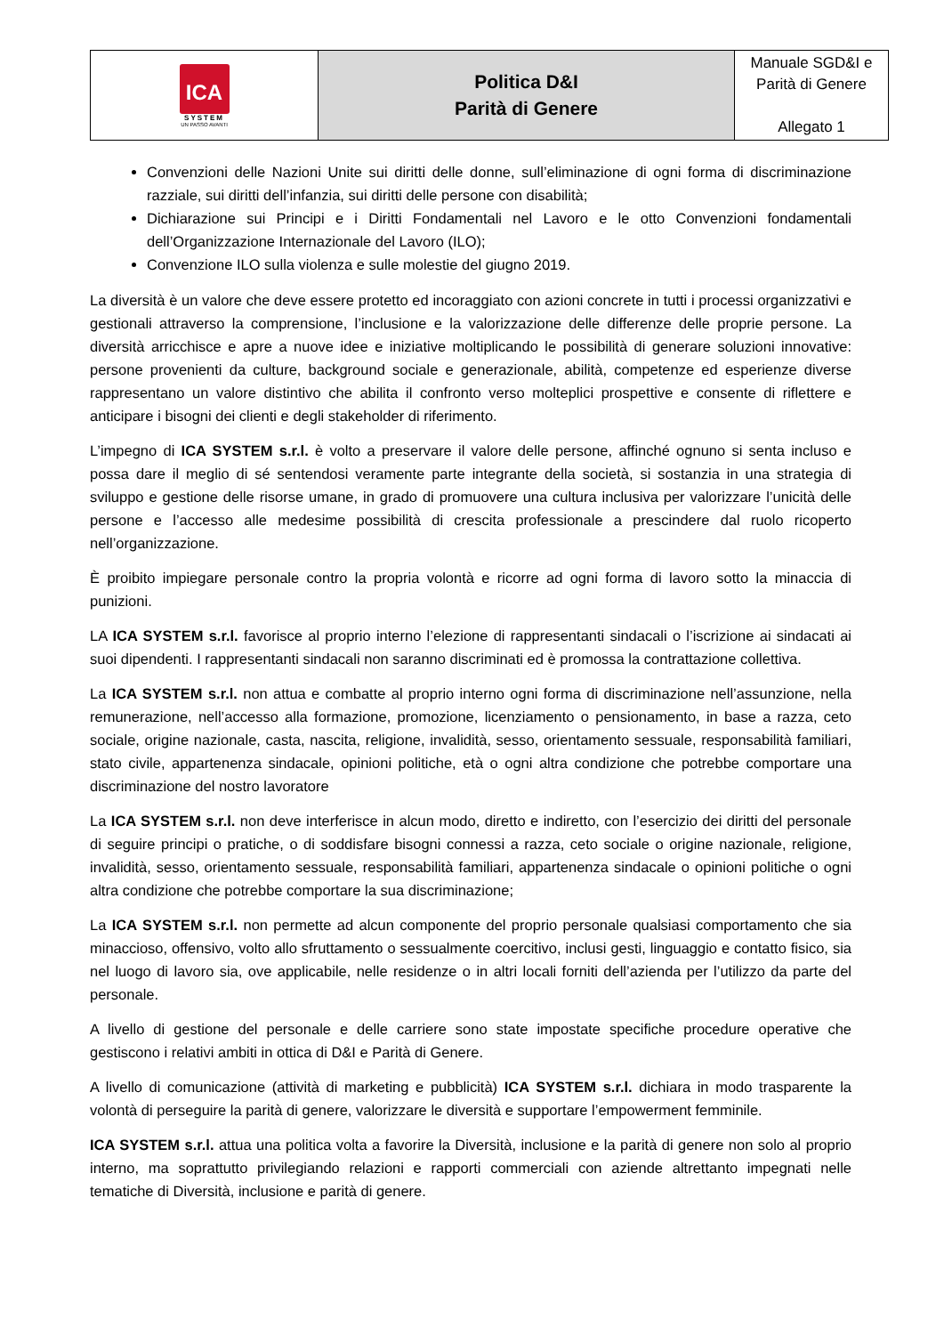| ICA SYSTEM UN PASSO AVANTI | Politica D&I Parità di Genere | Manuale SGD&I e Parità di Genere Allegato 1 |
Convenzioni delle Nazioni Unite sui diritti delle donne, sull’eliminazione di ogni forma di discriminazione razziale, sui diritti dell’infanzia, sui diritti delle persone con disabilità;
Dichiarazione sui Principi e i Diritti Fondamentali nel Lavoro e le otto Convenzioni fondamentali dell’Organizzazione Internazionale del Lavoro (ILO);
Convenzione ILO sulla violenza e sulle molestie del giugno 2019.
La diversità è un valore che deve essere protetto ed incoraggiato con azioni concrete in tutti i processi organizzativi e gestionali attraverso la comprensione, l’inclusione e la valorizzazione delle differenze delle proprie persone. La diversità arricchisce e apre a nuove idee e iniziative moltiplicando le possibilità di generare soluzioni innovative: persone provenienti da culture, background sociale e generazionale, abilità, competenze ed esperienze diverse rappresentano un valore distintivo che abilita il confronto verso molteplici prospettive e consente di riflettere e anticipare i bisogni dei clienti e degli stakeholder di riferimento.
L’impegno di ICA SYSTEM s.r.l. è volto a preservare il valore delle persone, affinché ognuno si senta incluso e possa dare il meglio di sé sentendosi veramente parte integrante della società, si sostanzia in una strategia di sviluppo e gestione delle risorse umane, in grado di promuovere una cultura inclusiva per valorizzare l’unicità delle persone e l’accesso alle medesime possibilità di crescita professionale a prescindere dal ruolo ricoperto nell’organizzazione.
È proibito impiegare personale contro la propria volontà e ricorre ad ogni forma di lavoro sotto la minaccia di punizioni.
LA ICA SYSTEM s.r.l. favorisce al proprio interno l’elezione di rappresentanti sindacali o l’iscrizione ai sindacati ai suoi dipendenti. I rappresentanti sindacali non saranno discriminati ed è promossa la contrattazione collettiva.
La ICA SYSTEM s.r.l. non attua e combatte al proprio interno ogni forma di discriminazione nell’assunzione, nella remunerazione, nell’accesso alla formazione, promozione, licenziamento o pensionamento, in base a razza, ceto sociale, origine nazionale, casta, nascita, religione, invalidità, sesso, orientamento sessuale, responsabilità familiari, stato civile, appartenenza sindacale, opinioni politiche, età o ogni altra condizione che potrebbe comportare una discriminazione del nostro lavoratore
La ICA SYSTEM s.r.l. non deve interferisce in alcun modo, diretto e indiretto, con l’esercizio dei diritti del personale di seguire principi o pratiche, o di soddisfare bisogni connessi a razza, ceto sociale o origine nazionale, religione, invalidità, sesso, orientamento sessuale, responsabilità familiari, appartenenza sindacale o opinioni politiche o ogni altra condizione che potrebbe comportare la sua discriminazione;
La ICA SYSTEM s.r.l. non permette ad alcun componente del proprio personale qualsiasi comportamento che sia minaccioso, offensivo, volto allo sfruttamento o sessualmente coercitivo, inclusi gesti, linguaggio e contatto fisico, sia nel luogo di lavoro sia, ove applicabile, nelle residenze o in altri locali forniti dell’azienda per l’utilizzo da parte del personale.
A livello di gestione del personale e delle carriere sono state impostate specifiche procedure operative che gestiscono i relativi ambiti in ottica di D&I e Parità di Genere.
A livello di comunicazione (attività di marketing e pubblicità) ICA SYSTEM s.r.l. dichiara in modo trasparente la volontà di perseguire la parità di genere, valorizzare le diversità e supportare l’empowerment femminile.
ICA SYSTEM s.r.l. attua una politica volta a favorire la Diversità, inclusione e la parità di genere non solo al proprio interno, ma soprattutto privilegiando relazioni e rapporti commerciali con aziende altrettanto impegnati nelle tematiche di Diversità, inclusione e parità di genere.